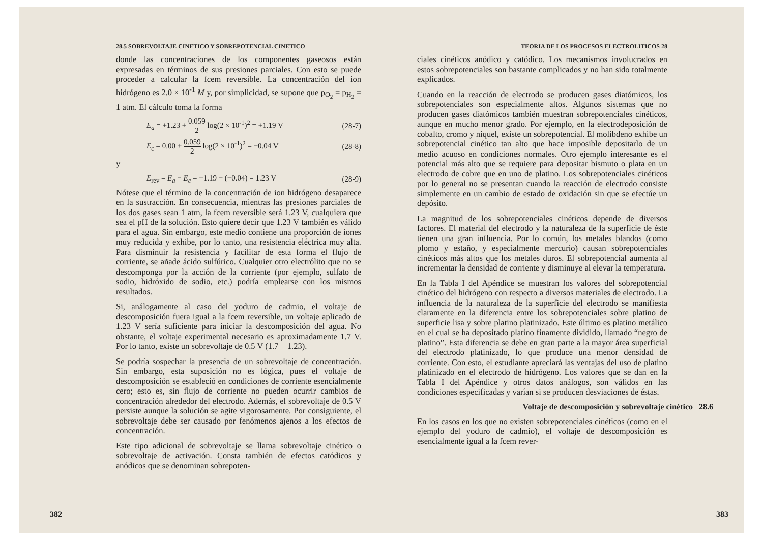28.5 SOBREVOLTAJE CINETICO Y SOBREPOTENCIAL CINETICO
donde las concentraciones de los componentes gaseosos están expresadas en términos de sus presiones parciales. Con esto se puede proceder a calcular la fcem reversible. La concentración del ion hidrógeno es 2.0 × 10<sup>-1</sup> M y, por simplicidad, se supone que p<sub>O<sub>2</sub></sub> = p<sub>H<sub>2</sub></sub> = 1 atm. El cálculo toma la forma
E<sub>a</sub> = +1.23 + 0.059 2 log(2 × 10<sup>-1</sup>)<sup>2</sup> = +1.19 V (28-7)
E<sub>c</sub> = 0.00 + 0.059 2 log(2 × 10<sup>-1</sup>)<sup>2</sup> = −0.04 V (28-8)
y
E<sub>rev</sub> = E<sub>a</sub> − E<sub>c</sub> = +1.19 − (−0.04) = 1.23 V (28-9)
Nótese que el término de la concentración de ion hidrógeno desaparece en la sustracción. En consecuencia, mientras las presiones parciales de los dos gases sean 1 atm, la fcem reversible será 1.23 V, cualquiera que sea el pH de la solución. Esto quiere decir que 1.23 V también es válido para el agua. Sin embargo, este medio contiene una proporción de iones muy reducida y exhibe, por lo tanto, una resistencia eléctrica muy alta. Para disminuir la resistencia y facilitar de esta forma el flujo de corriente, se añade ácido sulfúrico. Cualquier otro electrólito que no se descomponga por la acción de la corriente (por ejemplo, sulfato de sodio, hidróxido de sodio, etc.) podría emplearse con los mismos resultados.
Si, análogamente al caso del yoduro de cadmio, el voltaje de descomposición fuera igual a la fcem reversible, un voltaje aplicado de 1.23 V sería suficiente para iniciar la descomposición del agua. No obstante, el voltaje experimental necesario es aproximadamente 1.7 V. Por lo tanto, existe un sobrevoltaje de 0.5 V (1.7 − 1.23).
Se podría sospechar la presencia de un sobrevoltaje de concentración. Sin embargo, esta suposición no es lógica, pues el voltaje de descomposición se estableció en condiciones de corriente esencialmente cero; esto es, sin flujo de corriente no pueden ocurrir cambios de concentración alrededor del electrodo. Además, el sobrevoltaje de 0.5 V persiste aunque la solución se agite vigorosamente. Por consiguiente, el sobrevoltaje debe ser causado por fenómenos ajenos a los efectos de concentración.
Este tipo adicional de sobrevoltaje se llama sobrevoltaje cinético o sobrevoltaje de activación. Consta también de efectos catódicos y anódicos que se denominan sobrepoten-
382
TEORIA DE LOS PROCESOS ELECTROLITICOS 28
ciales cinéticos anódico y catódico. Los mecanismos involucrados en estos sobrepotenciales son bastante complicados y no han sido totalmente explicados.
Cuando en la reacción de electrodo se producen gases diatómicos, los sobrepotenciales son especialmente altos. Algunos sistemas que no producen gases diatómicos también muestran sobrepotenciales cinéticos, aunque en mucho menor grado. Por ejemplo, en la electrodeposición de cobalto, cromo y níquel, existe un sobrepotencial. El molibdeno exhibe un sobrepotencial cinético tan alto que hace imposible depositarlo de un medio acuoso en condiciones normales. Otro ejemplo interesante es el potencial más alto que se requiere para depositar bismuto o plata en un electrodo de cobre que en uno de platino. Los sobrepotenciales cinéticos por lo general no se presentan cuando la reacción de electrodo consiste simplemente en un cambio de estado de oxidación sin que se efectúe un depósito.
La magnitud de los sobrepotenciales cinéticos depende de diversos factores. El material del electrodo y la naturaleza de la superficie de éste tienen una gran influencia. Por lo común, los metales blandos (como plomo y estaño, y especialmente mercurio) causan sobrepotenciales cinéticos más altos que los metales duros. El sobrepotencial aumenta al incrementar la densidad de corriente y disminuye al elevar la temperatura.
En la Tabla I del Apéndice se muestran los valores del sobrepotencial cinético del hidrógeno con respecto a diversos materiales de electrodo. La influencia de la naturaleza de la superficie del electrodo se manifiesta claramente en la diferencia entre los sobrepotenciales sobre platino de superficie lisa y sobre platino platinizado. Este último es platino metálico en el cual se ha depositado platino finamente dividido, llamado “negro de platino”. Esta diferencia se debe en gran parte a la mayor área superficial del electrodo platinizado, lo que produce una menor densidad de corriente. Con esto, el estudiante apreciará las ventajas del uso de platino platinizado en el electrodo de hidrógeno. Los valores que se dan en la Tabla I del Apéndice y otros datos análogos, son válidos en las condiciones especificadas y varían si se producen desviaciones de éstas.
Voltaje de descomposición y sobrevoltaje cinético 28.6
En los casos en los que no existen sobrepotenciales cinéticos (como en el ejemplo del yoduro de cadmio), el voltaje de descomposición es esencialmente igual a la fcem rever-
383